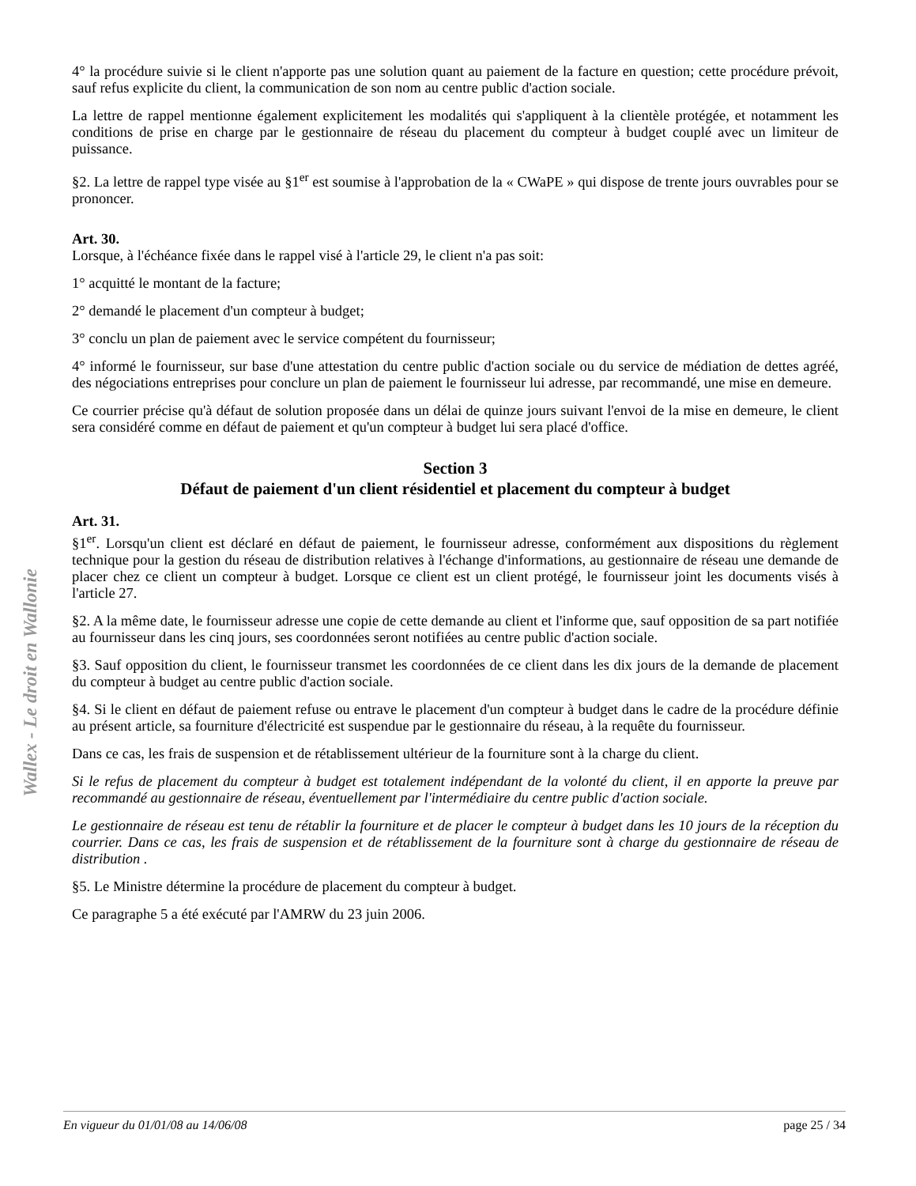Wallex - Le droit en Wallonie
4° la procédure suivie si le client n'apporte pas une solution quant au paiement de la facture en question; cette procédure prévoit, sauf refus explicite du client, la communication de son nom au centre public d'action sociale.
La lettre de rappel mentionne également explicitement les modalités qui s'appliquent à la clientèle protégée, et notamment les conditions de prise en charge par le gestionnaire de réseau du placement du compteur à budget couplé avec un limiteur de puissance.
§2. La lettre de rappel type visée au §1<sup>er</sup> est soumise à l'approbation de la « CWaPE » qui dispose de trente jours ouvrables pour se prononcer.
Art. 30.
Lorsque, à l'échéance fixée dans le rappel visé à l'article 29, le client n'a pas soit:
1° acquitté le montant de la facture;
2° demandé le placement d'un compteur à budget;
3° conclu un plan de paiement avec le service compétent du fournisseur;
4° informé le fournisseur, sur base d'une attestation du centre public d'action sociale ou du service de médiation de dettes agréé, des négociations entreprises pour conclure un plan de paiement le fournisseur lui adresse, par recommandé, une mise en demeure.
Ce courrier précise qu'à défaut de solution proposée dans un délai de quinze jours suivant l'envoi de la mise en demeure, le client sera considéré comme en défaut de paiement et qu'un compteur à budget lui sera placé d'office.
Section 3
Défaut de paiement d'un client résidentiel et placement du compteur à budget
Art. 31.
§1<sup>er</sup>. Lorsqu'un client est déclaré en défaut de paiement, le fournisseur adresse, conformément aux dispositions du règlement technique pour la gestion du réseau de distribution relatives à l'échange d'informations, au gestionnaire de réseau une demande de placer chez ce client un compteur à budget. Lorsque ce client est un client protégé, le fournisseur joint les documents visés à l'article 27.
§2. A la même date, le fournisseur adresse une copie de cette demande au client et l'informe que, sauf opposition de sa part notifiée au fournisseur dans les cinq jours, ses coordonnées seront notifiées au centre public d'action sociale.
§3. Sauf opposition du client, le fournisseur transmet les coordonnées de ce client dans les dix jours de la demande de placement du compteur à budget au centre public d'action sociale.
§4. Si le client en défaut de paiement refuse ou entrave le placement d'un compteur à budget dans le cadre de la procédure définie au présent article, sa fourniture d'électricité est suspendue par le gestionnaire du réseau, à la requête du fournisseur.
Dans ce cas, les frais de suspension et de rétablissement ultérieur de la fourniture sont à la charge du client.
Si le refus de placement du compteur à budget est totalement indépendant de la volonté du client, il en apporte la preuve par recommandé au gestionnaire de réseau, éventuellement par l'intermédiaire du centre public d'action sociale.
Le gestionnaire de réseau est tenu de rétablir la fourniture et de placer le compteur à budget dans les 10 jours de la réception du courrier. Dans ce cas, les frais de suspension et de rétablissement de la fourniture sont à charge du gestionnaire de réseau de distribution .
§5. Le Ministre détermine la procédure de placement du compteur à budget.
Ce paragraphe 5 a été exécuté par l'AMRW du 23 juin 2006.
En vigueur du 01/01/08 au 14/06/08 page 25 / 34